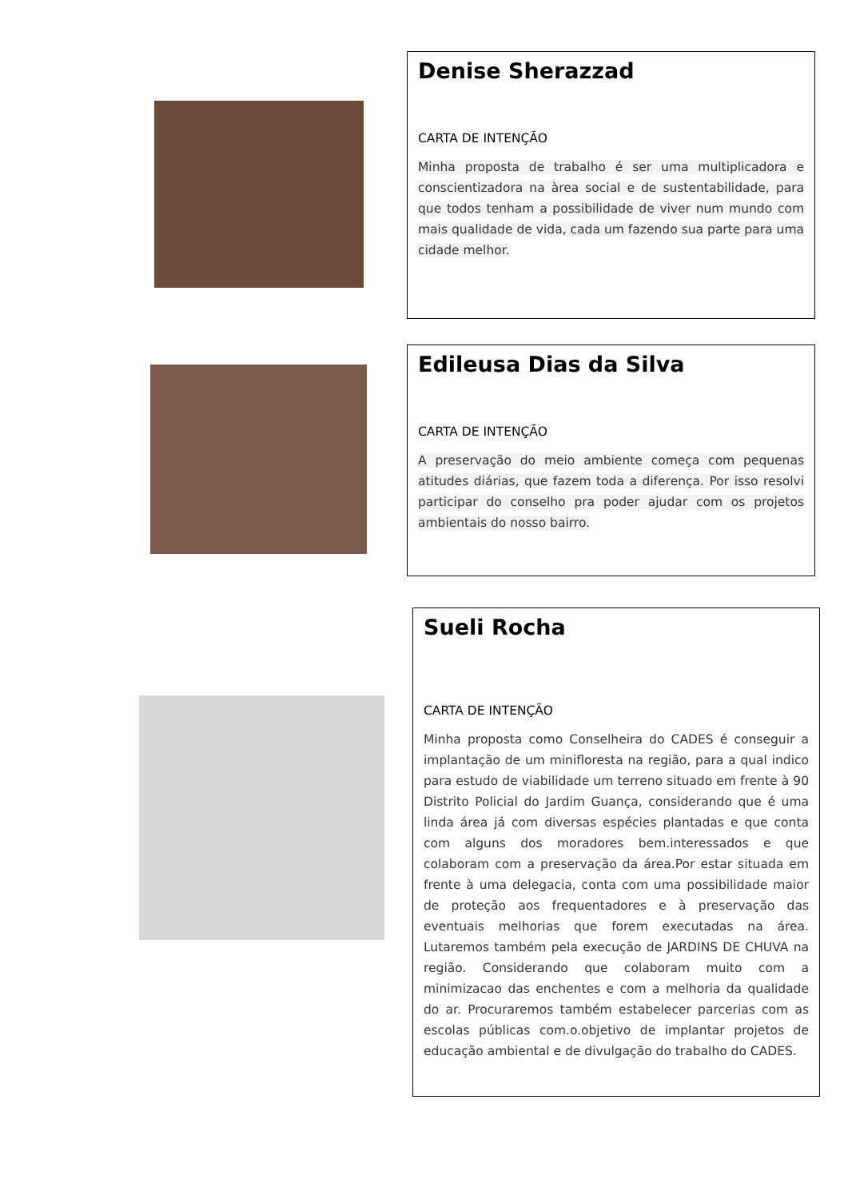Denise Sherazzad
CARTA DE INTENÇÃO
Minha proposta de trabalho é ser uma multiplicadora e conscientizadora na àrea social e de sustentabilidade, para que todos tenham a possibilidade de viver num mundo com mais qualidade de vida, cada um fazendo sua parte para uma cidade melhor.
Edileusa Dias da Silva
CARTA DE INTENÇÃO
A preservação do meio ambiente começa com pequenas atitudes diárias, que fazem toda a diferença. Por isso resolvi participar do conselho pra poder ajudar com os projetos ambientais do nosso bairro.
Sueli Rocha
CARTA DE INTENÇÃO
Minha proposta como Conselheira do CADES é conseguir a implantação de um minifloresta na região, para a qual indico para estudo de viabilidade um terreno situado em frente à 90 Distrito Policial do Jardim Guança, considerando que é uma linda área já com diversas espécies plantadas e que conta com alguns dos moradores bem.interessados e que colaboram com a preservação da área.Por estar situada em frente à uma delegacia, conta com uma possibilidade maior de proteção aos frequentadores e à preservação das eventuais melhorias que forem executadas na área. Lutaremos também pela execução de JARDINS DE CHUVA na região. Considerando que colaboram muito com a minimizacao das enchentes e com a melhoria da qualidade do ar. Procuraremos também estabelecer parcerias com as escolas públicas com.o.objetivo de implantar projetos de educação ambiental e de divulgação do trabalho do CADES.